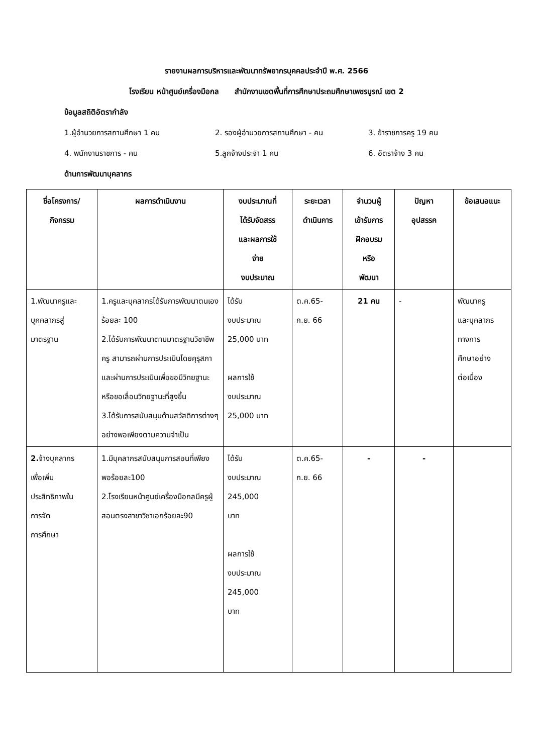รายงานผลการบริหารและพัฒนาทรัพยากรบุคคลประจำปี พ.ศ. 2566
โรงเรียน หน้าศูนย์เครื่องมือกล สำนักงานเขตพื้นที่การศึกษาประถมศึกษาเพชรบูรณ์ เขต 2
ข้อมูลสถิติอัตรากำลัง
1.ผู้อำนวยการสถานศึกษา 1 คน 2. รองผู้อำนวยการสถานศึกษา - คน 3. ข้าราชการครู 19 คน
4. พนักงานราชการ - คน 5.ลูกจ้างประจำ 1 คน 6. อัตราจ้าง 3 คน
ด้านการพัฒนาบุคลากร
| ชื่อโครงการ/ กิจกรรม | ผลการดำเนินงาน | งบประมาณที่ ได้รับจัดสรร และผลการใช้ จ่าย งบประมาณ | ระยะเวลา ดำเนินการ | จำนวนผู้ เข้ารับการ ฝึกอบรม หรือ พัฒนา | ปัญหา อุปสรรค | ข้อเสนอแนะ |
| --- | --- | --- | --- | --- | --- | --- |
| 1.พัฒนาครูและ บุคคลากรสู่ มาตรฐาน | 1.ครูและบุคลากรได้รับการพัฒนาตนเอง ร้อยละ 100 2.ได้รับการพัฒนาตามมาตรฐานวิชาชีพครู สามารถผ่านการประเมินโดยคุรุสภาและผ่านการประเมินเพื่อขอมีวิทยฐานะ หรือขอเลื่อนวิทยฐานะที่สูงขึ้น 3.ได้รับการสนับสนุนด้านสวัสดิการต่างๆ อย่างพอเพียงตามความจำเป็น | ได้รับ งบประมาณ 25,000 บาท ผลการใช้ งบประมาณ 25,000 บาท | ต.ค.65- ก.ย. 66 | 21 คน | - | พัฒนาครู และบุคลากร ทางการ ศึกษาอย่าง ต่อเนื่อง |
| 2. จ้างบุคลากร เพื่อเพิ่ม ประสิทธิภาพใน การจัด การศึกษา | 1.มีบุคลากรสนับสนุนการสอนที่เพียงพอร้อยละ100 2.โรงเรียนหน้าศูนย์เครื่องมือกลมีครูผู้สอนตรงสาขาวิชาเอกร้อยละ90 | ได้รับ งบประมาณ 245,000 บาท ผลการใช้ งบประมาณ 245,000 บาท | ต.ค.65- ก.ย. 66 | - | - | |